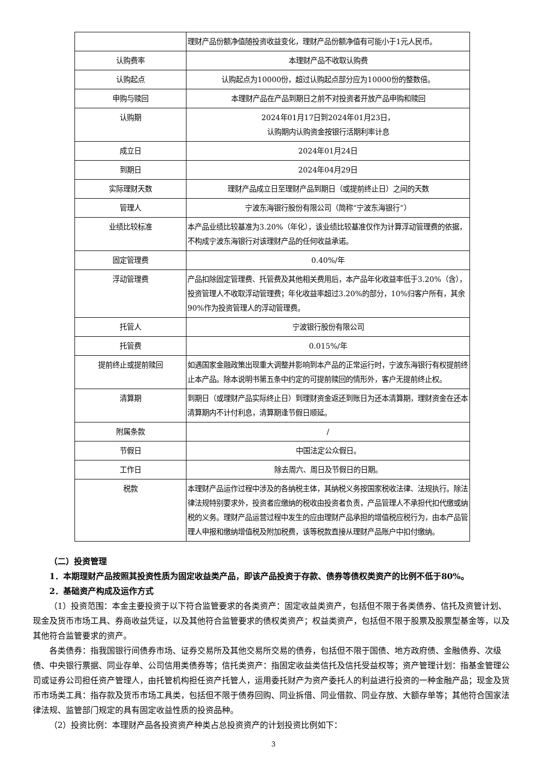| | 理财产品份额净值随投资收益变化，理财产品份额净值有可能小于1元人民币。 |
| 认购费率 | 本理财产品不收取认购费 |
| 认购起点 | 认购起点为10000份，超过认购起点部分应为10000份的整数倍。 |
| 申购与赎回 | 本理财产品在产品到期日之前不对投资者开放产品申购和赎回 |
| 认购期 | 2024年01月17日到2024年01月23日， 认购期内认购资金按银行活期利率计息 |
| 成立日 | 2024年01月24日 |
| 到期日 | 2024年04月29日 |
| 实际理财天数 | 理财产品成立日至理财产品到期日（或提前终止日）之间的天数 |
| 管理人 | 宁波东海银行股份有限公司（简称“宁波东海银行”） |
| 业绩比较标准 | 本产品业绩比较基准为3.20%（年化），该业绩比较基准仅作为计算浮动管理费的依据，不构成宁波东海银行对该理财产品的任何收益承诺。 |
| 固定管理费 | 0.40%/年 |
| 浮动管理费 | 产品扣除固定管理费、托管费及其他相关费用后，本产品年化收益率低于3.20%（含），投资管理人不收取浮动管理费；年化收益率超过3.20%的部分，10%归客户所有，其余90%作为投资管理人的浮动管理费。 |
| 托管人 | 宁波银行股份有限公司 |
| 托管费 | 0.015%/年 |
| 提前终止或提前赎回 | 如遇国家金融政策出现重大调整并影响到本产品的正常运行时，宁波东海银行有权提前终止本产品。除本说明书第五条中约定的可提前赎回的情形外，客户无提前终止权。 |
| 清算期 | 到期日（或理财产品实际终止日）到理财资金返还到账日为还本清算期，理财资金在还本清算期内不计付利息，清算期逢节假日顺延。 |
| 附属条款 | / |
| 节假日 | 中国法定公众假日。 |
| 工作日 | 除去周六、周日及节假日的日期。 |
| 税款 | 本理财产品运作过程中涉及的各纳税主体，其纳税义务按国家税收法律、法规执行。除法律法规特别要求外，投资者应缴纳的税收由投资者负责，产品管理人不承担代扣代缴或纳税的义务。理财产品运营过程中发生的应由理财产品承担的增值税应税行为，由本产品管理人申报和缴纳增值税及附加税费，该等税款直接从理财产品账户中扣付缴纳。 |
（二）投资管理
1．本期理财产品按照其投资性质为固定收益类产品，即该产品投资于存款、债券等债权类资产的比例不低于80%。
2．基础资产构成及运作方式
（1）投资范围：本金主要投资于以下符合监管要求的各类资产：固定收益类资产，包括但不限于各类债券、信托及资管计划、现金及货币市场工具、券商收益凭证，以及其他符合监管要求的债权类资产；权益类资产，包括但不限于股票及股票型基金等，以及其他符合监管要求的资产。
各类债券：指我国银行间债券市场、证券交易所及其他交易所交易的债券，包括但不限于国债、地方政府债、金融债券、次级债、中央银行票据、同业存单、公司信用类债券等；信托类资产：指固定收益类信托及信托受益权等；资产管理计划：指基金管理公司或证券公司担任资产管理人，由托管机构担任资产托管人，运用委托财产为资产委托人的利益进行投资的一种金融产品；现金及货币市场类工具：指存款及货币市场工具类，包括但不限于债券回购、同业拆借、同业借款、同业存放、大额存单等；其他符合国家法律法规、监管部门规定的具有固定收益性质的投资品种。
（2）投资比例：本理财产品各投资资产种类占总投资资产的计划投资比例如下：
3